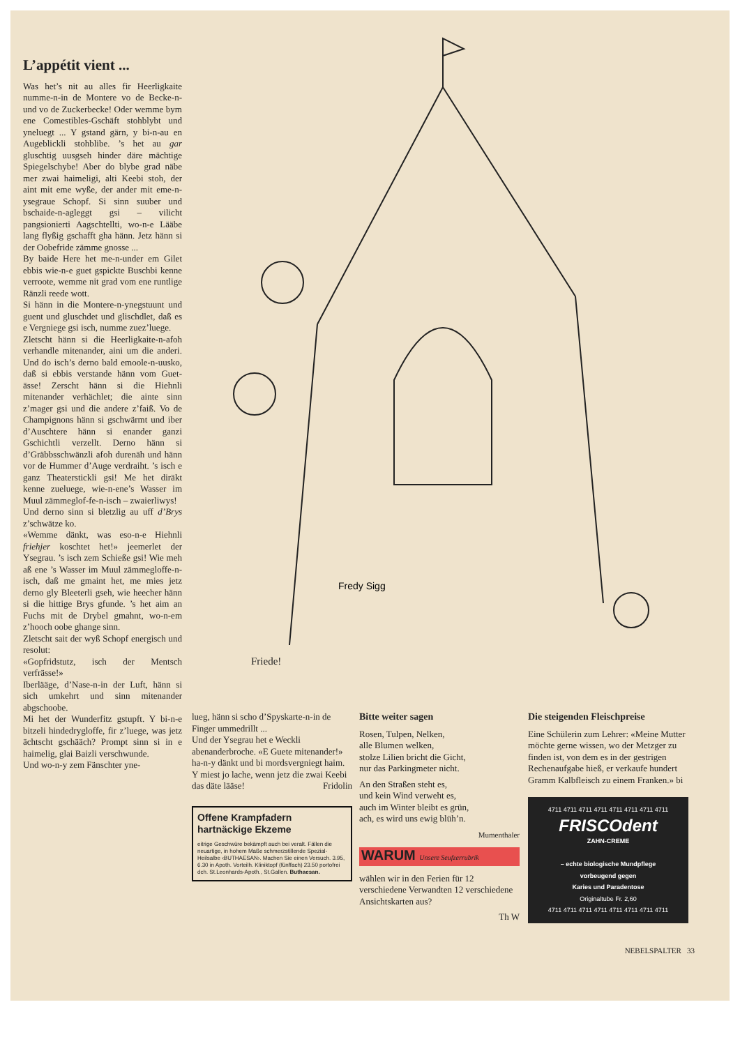L’appétit vient ...
Was het’s nit au alles fir Heerligkaite numme-n-in de Montere vo de Becke-n-und vo de Zuckerbecke! Oder wemme bym ene Comestibles-Gschäft stohblybt und yneluegt ... Y gstand gärn, y bi-n-au en Augeblickli stohblibe. ’s het au gar gluschtig uusgseh hinder däre mächtige Spiegelschybe! Aber do blybe grad näbe mer zwai haimeligi, alti Keebi stoh, der aint mit eme wyße, der ander mit eme-n-ysegraue Schopf. Si sinn suuber und bschaide-n-agleggt gsi – vilicht pangsionierti Aagschtellti, wo-n-e Lääbe lang flyßig gschafft gha hänn. Jetz hänn si der Oobefride zämme gnosse ...
By baide Here het me-n-under em Gilet ebbis wie-n-e guet gspickte Buschbi kenne verroote, wemme nit grad vom ene runtlige Ränzli reede wott.
Si hänn in die Montere-n-ynegstuunt und guent und gluschdet und glischdlet, daß es e Vergniege gsi isch, numme zuez’luege.
Zletscht hänn si die Heerligkaite-n-afoh verhandle mitenander, aini um die anderi. Und do isch’s derno bald emoole-n-uusko, daß si ebbis verstande hänn vom Guet-ässe! Zerscht hänn si die Hiehnli mitenander verhächlet; die ainte sinn z’mager gsi und die andere z’faiß. Vo de Champignons hänn si gschwärmt und iber d’Auschtere hänn si enander ganzi Gschichtli verzellt. Derno hänn si d’Gräbbsschwänzli afoh durenäh und hänn vor de Hummer d’Auge verdraiht. ’s isch e ganz Theaterstickli gsi! Me het diräkt kenne zueluege, wie-n-ene’s Wasser im Muul zämmeglof-fe-n-isch – zwaierliwys!
Und derno sinn si bletzlig au uff d’Brys z’schwätze ko.
«Wemme dänkt, was eso-n-e Hiehnli friehjer koschtet het!» jeemerlet der Ysegrau. ’s isch zem Schieße gsi! Wie meh aß ene ’s Wasser im Muul zämmegloffe-n-isch, daß me gmaint het, me mies jetz derno gly Bleeterli gseh, wie heecher hänn si die hittige Brys gfunde. ’s het aim an Fuchs mit de Drybel gmahnt, wo-n-em z’hooch oobe ghange sinn.
Zletscht sait der wyß Schopf energisch und resolut:
«Gopfridstutz, isch der Mentsch verfrässe!»
Iberlääge, d’Nase-n-in der Luft, hänn si sich umkehrt und sinn mitenander abgschoobe.
Mi het der Wunderfitz gstupft. Y bi-n-e bitzeli hindedrygloffe, fir z’luege, was jetz ächtscht gschääch? Prompt sinn si in e haimelig, glai Baizli verschwunde.
Und wo-n-y zem Fänschter yne-
Fredy Sigg
Friede!
lueg, hänn si scho d’Spyskarte-n-in de Finger ummedrillt ...
Und der Ysegrau het e Weckli abenanderbroche. «E Guete mitenander!» ha-n-y dänkt und bi mordsvergniegt haim. Y miest jo lache, wenn jetz die zwai Keebi das däte lääse! Fridolin
Offene Krampfadern
hartnäckige Ekzeme
eitrige Geschwüre bekämpft auch bei veralt. Fällen die neuartige, in hohem Maße schmerzstillende Spezial-Heilsalbe ‹BUTHAESAN›. Machen Sie einen Versuch. 3.95, 6.30 in Apoth. Vorteilh. Kliniktopf (fünffach) 23.50 portofrei dch. St.Leonhards-Apoth., St.Gallen. Buthaesan.
Bitte weiter sagen
Rosen, Tulpen, Nelken,
alle Blumen welken,
stolze Lilien bricht die Gicht,
nur das Parkingmeter nicht.
An den Straßen steht es,
und kein Wind verweht es,
auch im Winter bleibt es grün,
ach, es wird uns ewig blüh’n.
Mumenthaler
WARUM Unsere Seufzerrubrik
wählen wir in den Ferien für 12 verschiedene Verwandten 12 verschiedene Ansichtskarten aus?
Th W
Die steigenden Fleischpreise
Eine Schülerin zum Lehrer: «Meine Mutter möchte gerne wissen, wo der Metzger zu finden ist, von dem es in der gestrigen Rechenaufgabe hieß, er verkaufe hundert Gramm Kalbfleisch zu einem Franken.» bi
4711 4711 4711 4711 4711 4711 4711 4711
FRISCOdent
ZAHN-CREME
– echte biologische Mundpflege
vorbeugend gegen
Karies und Paradentose
Originaltube Fr. 2,60
4711 4711 4711 4711 4711 4711 4711 4711
NEBELSPALTER 33